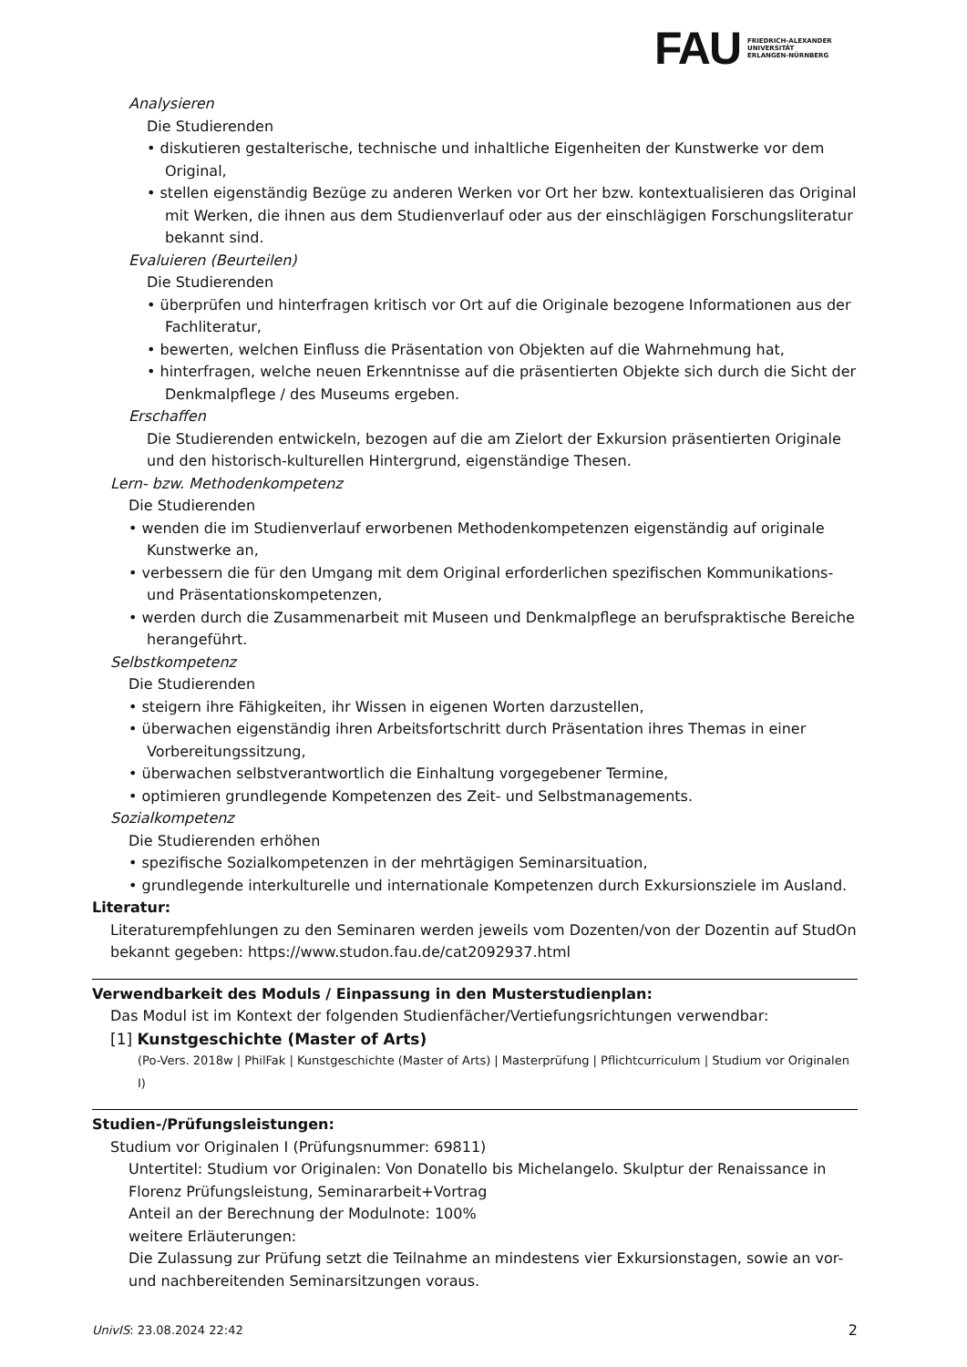FAU
FRIEDRICH-ALEXANDER
UNIVERSITÄT
ERLANGEN-NÜRNBERG
Analysieren
Die Studierenden
• diskutieren gestalterische, technische und inhaltliche Eigenheiten der Kunstwerke vor dem Original,
• stellen eigenständig Bezüge zu anderen Werken vor Ort her bzw. kontextualisieren das Original mit Werken, die ihnen aus dem Studienverlauf oder aus der einschlägigen Forschungsliteratur bekannt sind.
Evaluieren (Beurteilen)
Die Studierenden
• überprüfen und hinterfragen kritisch vor Ort auf die Originale bezogene Informationen aus der Fachliteratur,
• bewerten, welchen Einfluss die Präsentation von Objekten auf die Wahrnehmung hat,
• hinterfragen, welche neuen Erkenntnisse auf die präsentierten Objekte sich durch die Sicht der Denkmalpflege / des Museums ergeben.
Erschaffen
Die Studierenden entwickeln, bezogen auf die am Zielort der Exkursion präsentierten Originale und den historisch-kulturellen Hintergrund, eigenständige Thesen.
Lern- bzw. Methodenkompetenz
Die Studierenden
• wenden die im Studienverlauf erworbenen Methodenkompetenzen eigenständig auf originale Kunstwerke an,
• verbessern die für den Umgang mit dem Original erforderlichen spezifischen Kommunikations- und Präsentationskompetenzen,
• werden durch die Zusammenarbeit mit Museen und Denkmalpflege an berufspraktische Bereiche herangeführt.
Selbstkompetenz
Die Studierenden
• steigern ihre Fähigkeiten, ihr Wissen in eigenen Worten darzustellen,
• überwachen eigenständig ihren Arbeitsfortschritt durch Präsentation ihres Themas in einer Vorbereitungssitzung,
• überwachen selbstverantwortlich die Einhaltung vorgegebener Termine,
• optimieren grundlegende Kompetenzen des Zeit- und Selbstmanagements.
Sozialkompetenz
Die Studierenden erhöhen
• spezifische Sozialkompetenzen in der mehrtägigen Seminarsituation,
• grundlegende interkulturelle und internationale Kompetenzen durch Exkursionsziele im Ausland.
Literatur:
Literaturempfehlungen zu den Seminaren werden jeweils vom Dozenten/von der Dozentin auf StudOn bekannt gegeben: https://www.studon.fau.de/cat2092937.html
Verwendbarkeit des Moduls / Einpassung in den Musterstudienplan:
Das Modul ist im Kontext der folgenden Studienfächer/Vertiefungsrichtungen verwendbar:
[1] Kunstgeschichte (Master of Arts)
(Po-Vers. 2018w | PhilFak | Kunstgeschichte (Master of Arts) | Masterprüfung | Pflichtcurriculum | Studium vor Originalen I)
Studien-/Prüfungsleistungen:
Studium vor Originalen I (Prüfungsnummer: 69811)
Untertitel: Studium vor Originalen: Von Donatello bis Michelangelo. Skulptur der Renaissance in Florenz Prüfungsleistung, Seminararbeit+Vortrag
Anteil an der Berechnung der Modulnote: 100%
weitere Erläuterungen:
Die Zulassung zur Prüfung setzt die Teilnahme an mindestens vier Exkursionstagen, sowie an vor- und nachbereitenden Seminarsitzungen voraus.
UnivIS: 23.08.2024 22:42 2